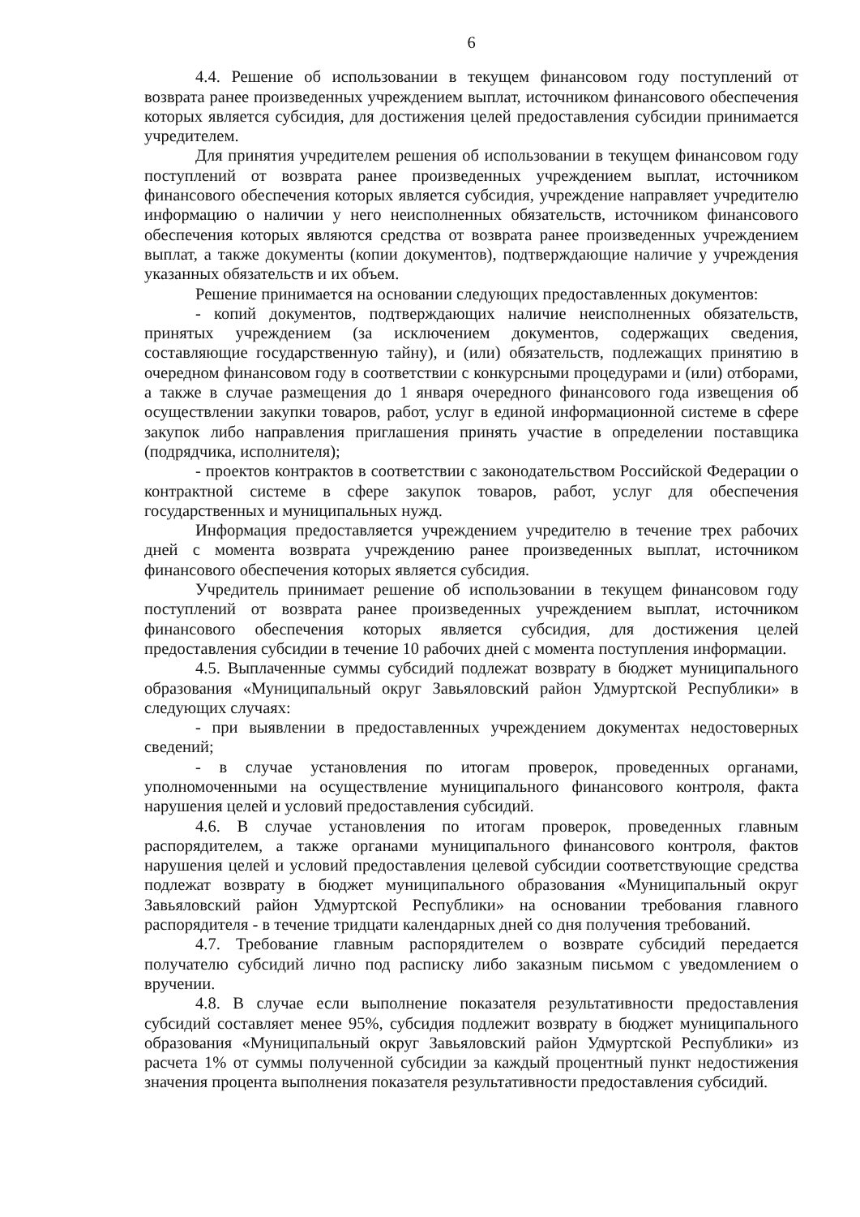6
4.4. Решение об использовании в текущем финансовом году поступлений от возврата ранее произведенных учреждением выплат, источником финансового обеспечения которых является субсидия, для достижения целей предоставления субсидии принимается учредителем.
Для принятия учредителем решения об использовании в текущем финансовом году поступлений от возврата ранее произведенных учреждением выплат, источником финансового обеспечения которых является субсидия, учреждение направляет учредителю информацию о наличии у него неисполненных обязательств, источником финансового обеспечения которых являются средства от возврата ранее произведенных учреждением выплат, а также документы (копии документов), подтверждающие наличие у учреждения указанных обязательств и их объем.
Решение принимается на основании следующих предоставленных документов:
- копий документов, подтверждающих наличие неисполненных обязательств, принятых учреждением (за исключением документов, содержащих сведения, составляющие государственную тайну), и (или) обязательств, подлежащих принятию в очередном финансовом году в соответствии с конкурсными процедурами и (или) отборами, а также в случае размещения до 1 января очередного финансового года извещения об осуществлении закупки товаров, работ, услуг в единой информационной системе в сфере закупок либо направления приглашения принять участие в определении поставщика (подрядчика, исполнителя);
- проектов контрактов в соответствии с законодательством Российской Федерации о контрактной системе в сфере закупок товаров, работ, услуг для обеспечения государственных и муниципальных нужд.
Информация предоставляется учреждением учредителю в течение трех рабочих дней с момента возврата учреждению ранее произведенных выплат, источником финансового обеспечения которых является субсидия.
Учредитель принимает решение об использовании в текущем финансовом году поступлений от возврата ранее произведенных учреждением выплат, источником финансового обеспечения которых является субсидия, для достижения целей предоставления субсидии в течение 10 рабочих дней с момента поступления информации.
4.5. Выплаченные суммы субсидий подлежат возврату в бюджет муниципального образования «Муниципальный округ Завьяловский район Удмуртской Республики» в следующих случаях:
- при выявлении в предоставленных учреждением документах недостоверных сведений;
- в случае установления по итогам проверок, проведенных органами, уполномоченными на осуществление муниципального финансового контроля, факта нарушения целей и условий предоставления субсидий.
4.6. В случае установления по итогам проверок, проведенных главным распорядителем, а также органами муниципального финансового контроля, фактов нарушения целей и условий предоставления целевой субсидии соответствующие средства подлежат возврату в бюджет муниципального образования «Муниципальный округ Завьяловский район Удмуртской Республики» на основании требования главного распорядителя - в течение тридцати календарных дней со дня получения требований.
4.7. Требование главным распорядителем о возврате субсидий передается получателю субсидий лично под расписку либо заказным письмом с уведомлением о вручении.
4.8. В случае если выполнение показателя результативности предоставления субсидий составляет менее 95%, субсидия подлежит возврату в бюджет муниципального образования «Муниципальный округ Завьяловский район Удмуртской Республики» из расчета 1% от суммы полученной субсидии за каждый процентный пункт недостижения значения процента выполнения показателя результативности предоставления субсидий.